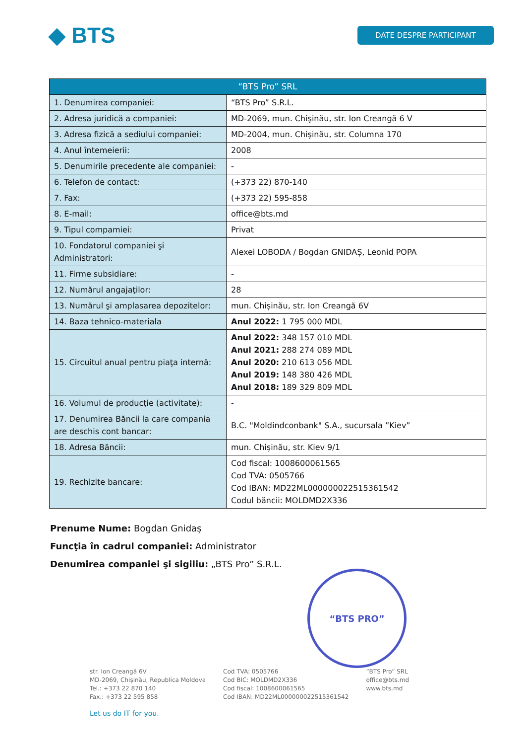◆ BTS
DATE DESPRE PARTICIPANT
| “BTS Pro” SRL | |
| --- | --- |
| 1. Denumirea companiei: | “BTS Pro” S.R.L. |
| 2. Adresa juridică a companiei: | MD-2069, mun. Chişinău, str. Ion Creangă 6 V |
| 3. Adresa fizică a sediului companiei: | MD-2004, mun. Chişinău, str. Columna 170 |
| 4. Anul întemeierii: | 2008 |
| 5. Denumirile precedente ale companiei: | - |
| 6. Telefon de contact: | (+373 22) 870-140 |
| 7. Fax: | (+373 22) 595-858 |
| 8. E-mail: | office@bts.md |
| 9. Tipul compamiei: | Privat |
| 10. Fondatorul companiei şi Administratori: | Alexei LOBODA / Bogdan GNIDAȘ, Leonid POPA |
| 11. Firme subsidiare: | - |
| 12. Numărul angajaţilor: | 28 |
| 13. Numărul şi amplasarea depozitelor: | mun. Chișinău, str. Ion Creangă 6V |
| 14. Baza tehnico-materiala | Anul 2022: 1 795 000 MDL |
| 15. Circuitul anual pentru piaţa internă: | Anul 2022: 348 157 010 MDL Anul 2021: 288 274 089 MDL Anul 2020: 210 613 056 MDL Anul 2019: 148 380 426 MDL Anul 2018: 189 329 809 MDL |
| 16. Volumul de producţie (activitate): | - |
| 17. Denumirea Băncii la care compania are deschis cont bancar: | B.C. "Moldindconbank" S.A., sucursala ”Kiev” |
| 18. Adresa Băncii: | mun. Chişinău, str. Kiev 9/1 |
| 19. Rechizite bancare: | Cod fiscal: 1008600061565 Cod TVA: 0505766 Cod IBAN: MD22ML000000022515361542 Codul băncii: MOLDMD2X336 |
Prenume Nume: Bogdan Gnidaș
Funcţia în cadrul companiei: Administrator
Denumirea companiei şi sigiliu: „BTS Pro” S.R.L.
“BTS PRO”
str. Ion Creangă 6V
MD-2069, Chișinău, Republica Moldova
Tel.: +373 22 870 140
Fax.: +373 22 595 858
Cod TVA: 0505766
Cod BIC: MOLDMD2X336
Cod fiscal: 1008600061565
Cod IBAN: MD22ML000000022515361542
”BTS Pro” SRL
office@bts.md
www.bts.md
Let us do IT for you.